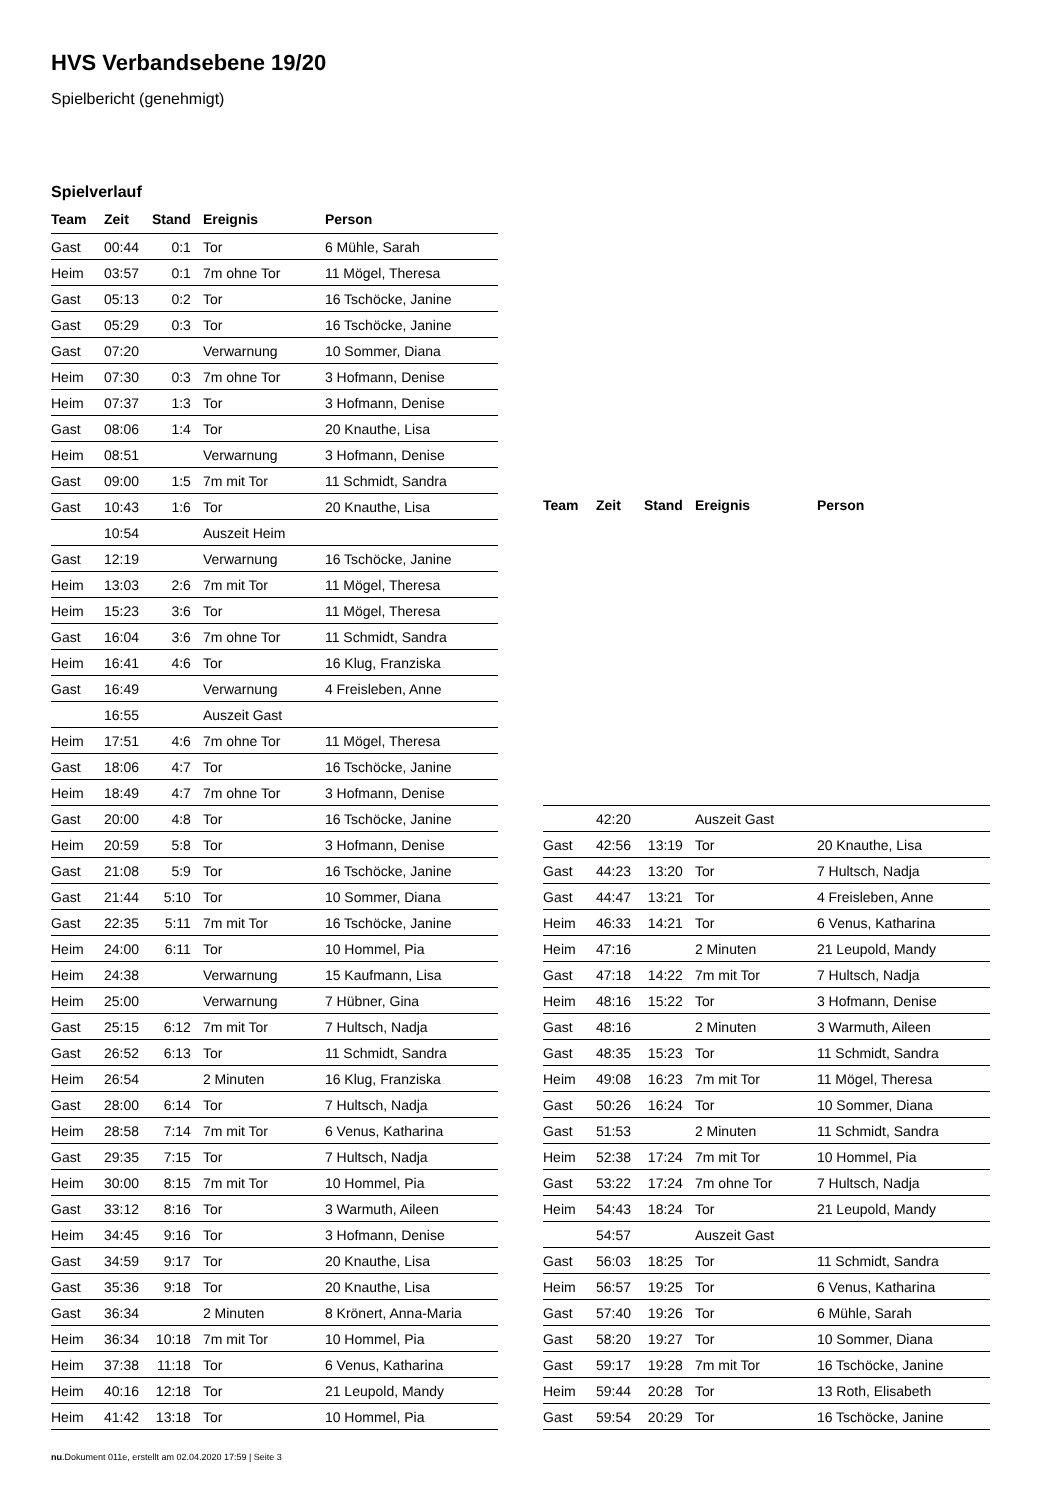HVS Verbandsebene 19/20
Spielbericht (genehmigt)
Spielverlauf
| Team | Zeit | Stand | Ereignis | Person |
| --- | --- | --- | --- | --- |
| Gast | 00:44 | 0:1 | Tor | 6 Mühle, Sarah |
| Heim | 03:57 | 0:1 | 7m ohne Tor | 11 Mögel, Theresa |
| Gast | 05:13 | 0:2 | Tor | 16 Tschöcke, Janine |
| Gast | 05:29 | 0:3 | Tor | 16 Tschöcke, Janine |
| Gast | 07:20 | | Verwarnung | 10 Sommer, Diana |
| Heim | 07:30 | 0:3 | 7m ohne Tor | 3 Hofmann, Denise |
| Heim | 07:37 | 1:3 | Tor | 3 Hofmann, Denise |
| Gast | 08:06 | 1:4 | Tor | 20 Knauthe, Lisa |
| Heim | 08:51 | | Verwarnung | 3 Hofmann, Denise |
| Gast | 09:00 | 1:5 | 7m mit Tor | 11 Schmidt, Sandra |
| Gast | 10:43 | 1:6 | Tor | 20 Knauthe, Lisa |
| | 10:54 | | Auszeit Heim | |
| Gast | 12:19 | | Verwarnung | 16 Tschöcke, Janine |
| Heim | 13:03 | 2:6 | 7m mit Tor | 11 Mögel, Theresa |
| Heim | 15:23 | 3:6 | Tor | 11 Mögel, Theresa |
| Gast | 16:04 | 3:6 | 7m ohne Tor | 11 Schmidt, Sandra |
| Heim | 16:41 | 4:6 | Tor | 16 Klug, Franziska |
| Gast | 16:49 | | Verwarnung | 4 Freisleben, Anne |
| | 16:55 | | Auszeit Gast | |
| Heim | 17:51 | 4:6 | 7m ohne Tor | 11 Mögel, Theresa |
| Gast | 18:06 | 4:7 | Tor | 16 Tschöcke, Janine |
| Heim | 18:49 | 4:7 | 7m ohne Tor | 3 Hofmann, Denise |
| Gast | 20:00 | 4:8 | Tor | 16 Tschöcke, Janine |
| Heim | 20:59 | 5:8 | Tor | 3 Hofmann, Denise |
| Gast | 21:08 | 5:9 | Tor | 16 Tschöcke, Janine |
| Gast | 21:44 | 5:10 | Tor | 10 Sommer, Diana |
| Gast | 22:35 | 5:11 | 7m mit Tor | 16 Tschöcke, Janine |
| Heim | 24:00 | 6:11 | Tor | 10 Hommel, Pia |
| Heim | 24:38 | | Verwarnung | 15 Kaufmann, Lisa |
| Heim | 25:00 | | Verwarnung | 7 Hübner, Gina |
| Gast | 25:15 | 6:12 | 7m mit Tor | 7 Hultsch, Nadja |
| Gast | 26:52 | 6:13 | Tor | 11 Schmidt, Sandra |
| Heim | 26:54 | | 2 Minuten | 16 Klug, Franziska |
| Gast | 28:00 | 6:14 | Tor | 7 Hultsch, Nadja |
| Heim | 28:58 | 7:14 | 7m mit Tor | 6 Venus, Katharina |
| Gast | 29:35 | 7:15 | Tor | 7 Hultsch, Nadja |
| Heim | 30:00 | 8:15 | 7m mit Tor | 10 Hommel, Pia |
| Gast | 33:12 | 8:16 | Tor | 3 Warmuth, Aileen |
| Heim | 34:45 | 9:16 | Tor | 3 Hofmann, Denise |
| Gast | 34:59 | 9:17 | Tor | 20 Knauthe, Lisa |
| Gast | 35:36 | 9:18 | Tor | 20 Knauthe, Lisa |
| Gast | 36:34 | | 2 Minuten | 8 Krönert, Anna-Maria |
| Heim | 36:34 | 10:18 | 7m mit Tor | 10 Hommel, Pia |
| Heim | 37:38 | 11:18 | Tor | 6 Venus, Katharina |
| Heim | 40:16 | 12:18 | Tor | 21 Leupold, Mandy |
| Heim | 41:42 | 13:18 | Tor | 10 Hommel, Pia |
| Team | Zeit | Stand | Ereignis | Person |
| --- | --- | --- | --- | --- |
| | 42:20 | | Auszeit Gast | |
| Gast | 42:56 | 13:19 | Tor | 20 Knauthe, Lisa |
| Gast | 44:23 | 13:20 | Tor | 7 Hultsch, Nadja |
| Gast | 44:47 | 13:21 | Tor | 4 Freisleben, Anne |
| Heim | 46:33 | 14:21 | Tor | 6 Venus, Katharina |
| Heim | 47:16 | | 2 Minuten | 21 Leupold, Mandy |
| Gast | 47:18 | 14:22 | 7m mit Tor | 7 Hultsch, Nadja |
| Heim | 48:16 | 15:22 | Tor | 3 Hofmann, Denise |
| Gast | 48:16 | | 2 Minuten | 3 Warmuth, Aileen |
| Gast | 48:35 | 15:23 | Tor | 11 Schmidt, Sandra |
| Heim | 49:08 | 16:23 | 7m mit Tor | 11 Mögel, Theresa |
| Gast | 50:26 | 16:24 | Tor | 10 Sommer, Diana |
| Gast | 51:53 | | 2 Minuten | 11 Schmidt, Sandra |
| Heim | 52:38 | 17:24 | 7m mit Tor | 10 Hommel, Pia |
| Gast | 53:22 | 17:24 | 7m ohne Tor | 7 Hultsch, Nadja |
| Heim | 54:43 | 18:24 | Tor | 21 Leupold, Mandy |
| | 54:57 | | Auszeit Gast | |
| Gast | 56:03 | 18:25 | Tor | 11 Schmidt, Sandra |
| Heim | 56:57 | 19:25 | Tor | 6 Venus, Katharina |
| Gast | 57:40 | 19:26 | Tor | 6 Mühle, Sarah |
| Gast | 58:20 | 19:27 | Tor | 10 Sommer, Diana |
| Gast | 59:17 | 19:28 | 7m mit Tor | 16 Tschöcke, Janine |
| Heim | 59:44 | 20:28 | Tor | 13 Roth, Elisabeth |
| Gast | 59:54 | 20:29 | Tor | 16 Tschöcke, Janine |
nu.Dokument 011e, erstellt am 02.04.2020 17:59 | Seite 3